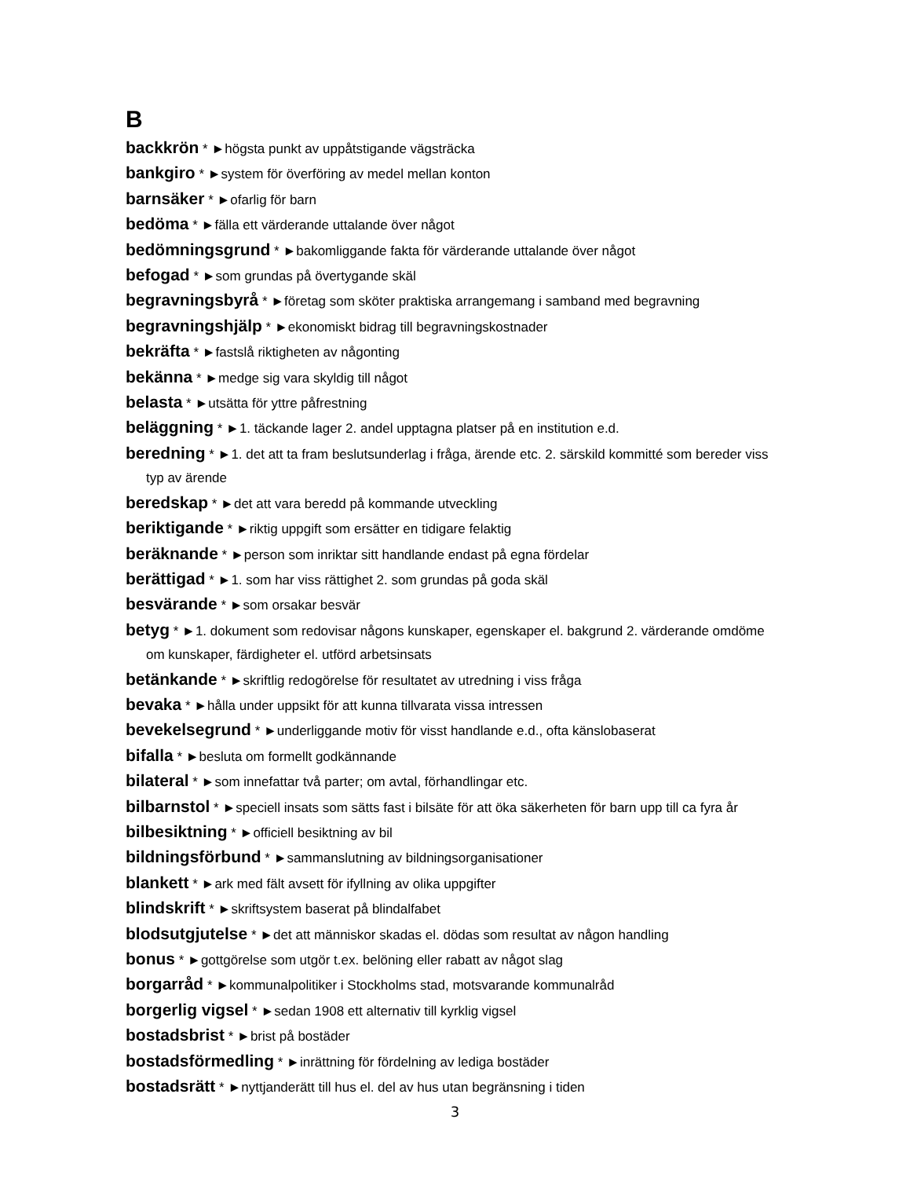B
backkrön * ►högsta punkt av uppåtstigande vägsträcka
bankgiro * ►system för överföring av medel mellan konton
barnsäker * ►ofarlig för barn
bedöma * ►fälla ett värderande uttalande över något
bedömningsgrund * ►bakomliggande fakta för värderande uttalande över något
befogad * ►som grundas på övertygande skäl
begravningsbyrå * ►företag som sköter praktiska arrangemang i samband med begravning
begravningshjälp * ►ekonomiskt bidrag till begravningskostnader
bekräfta * ►fastslå riktigheten av någonting
bekänna * ►medge sig vara skyldig till något
belasta * ►utsätta för yttre påfrestning
beläggning * ►1. täckande lager 2. andel upptagna platser på en institution e.d.
beredning * ►1. det att ta fram beslutsunderlag i fråga, ärende etc. 2. särskild kommitté som bereder viss typ av ärende
beredskap * ►det att vara beredd på kommande utveckling
beriktigande * ►riktig uppgift som ersätter en tidigare felaktig
beräknande * ►person som inriktar sitt handlande endast på egna fördelar
berättigad * ►1. som har viss rättighet 2. som grundas på goda skäl
besvärande * ►som orsakar besvär
betyg * ►1. dokument som redovisar någons kunskaper, egenskaper el. bakgrund 2. värderande omdöme om kunskaper, färdigheter el. utförd arbetsinsats
betänkande * ►skriftlig redogörelse för resultatet av utredning i viss fråga
bevaka * ►hålla under uppsikt för att kunna tillvarata vissa intressen
bevekelsegrund * ►underliggande motiv för visst handlande e.d., ofta känslobaserat
bifalla * ►besluta om formellt godkännande
bilateral * ►som innefattar två parter; om avtal, förhandlingar etc.
bilbarnstol * ►speciell insats som sätts fast i bilsäte för att öka säkerheten för barn upp till ca fyra år
bilbesiktning * ►officiell besiktning av bil
bildningsförbund * ►sammanslutning av bildningsorganisationer
blankett * ►ark med fält avsett för ifyllning av olika uppgifter
blindskrift * ►skriftsystem baserat på blindalfabet
blodsutgjutelse * ►det att människor skadas el. dödas som resultat av någon handling
bonus * ►gottgörelse som utgör t.ex. belöning eller rabatt av något slag
borgarråd * ►kommunalpolitiker i Stockholms stad, motsvarande kommunalråd
borgerlig vigsel * ►sedan 1908 ett alternativ till kyrklig vigsel
bostadsbrist * ►brist på bostäder
bostadsförmedling * ►inrättning för fördelning av lediga bostäder
bostadsrätt * ►nyttjanderätt till hus el. del av hus utan begränsning i tiden
3